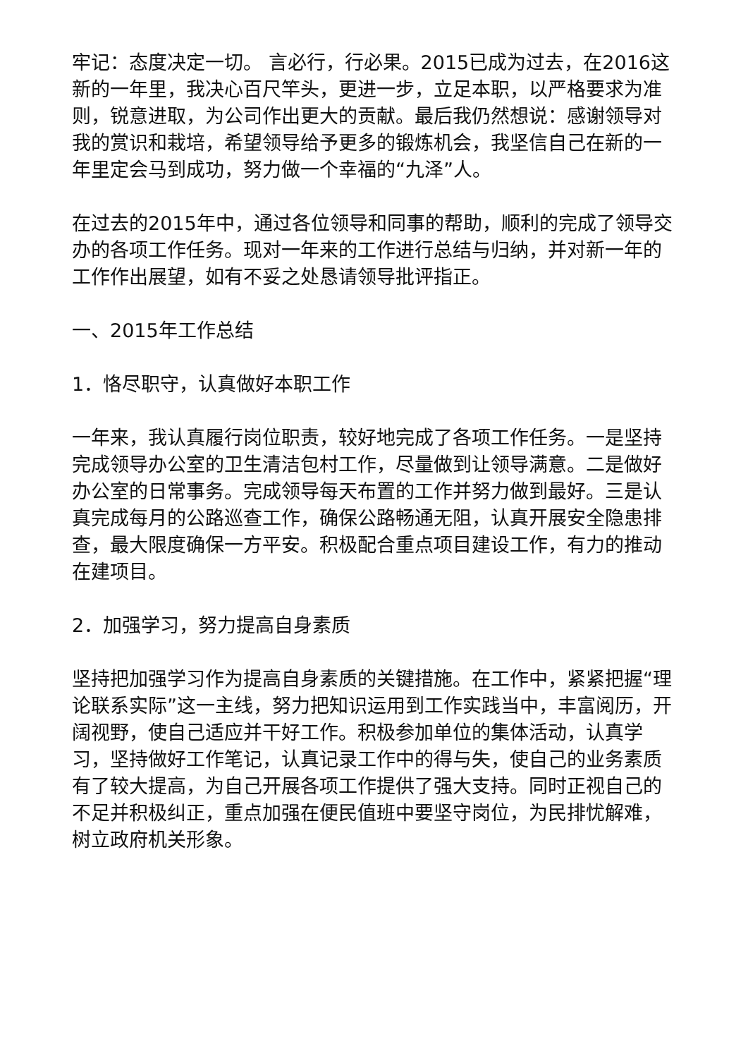牢记：态度决定一切。 言必行，行必果。2015已成为过去，在2016这新的一年里，我决心百尺竿头，更进一步，立足本职，以严格要求为准则，锐意进取，为公司作出更大的贡献。最后我仍然想说：感谢领导对我的赏识和栽培，希望领导给予更多的锻炼机会，我坚信自己在新的一年里定会马到成功，努力做一个幸福的“九泽”人。
在过去的2015年中，通过各位领导和同事的帮助，顺利的完成了领导交办的各项工作任务。现对一年来的工作进行总结与归纳，并对新一年的工作作出展望，如有不妥之处恳请领导批评指正。
一、2015年工作总结
1．恪尽职守，认真做好本职工作
一年来，我认真履行岗位职责，较好地完成了各项工作任务。一是坚持完成领导办公室的卫生清洁包村工作，尽量做到让领导满意。二是做好办公室的日常事务。完成领导每天布置的工作并努力做到最好。三是认真完成每月的公路巡查工作，确保公路畅通无阻，认真开展安全隐患排查，最大限度确保一方平安。积极配合重点项目建设工作，有力的推动在建项目。
2．加强学习，努力提高自身素质
坚持把加强学习作为提高自身素质的关键措施。在工作中，紧紧把握“理论联系实际”这一主线，努力把知识运用到工作实践当中，丰富阅历，开阔视野，使自己适应并干好工作。积极参加单位的集体活动，认真学习，坚持做好工作笔记，认真记录工作中的得与失，使自己的业务素质有了较大提高，为自己开展各项工作提供了强大支持。同时正视自己的不足并积极纠正，重点加强在便民值班中要坚守岗位，为民排忧解难，树立政府机关形象。